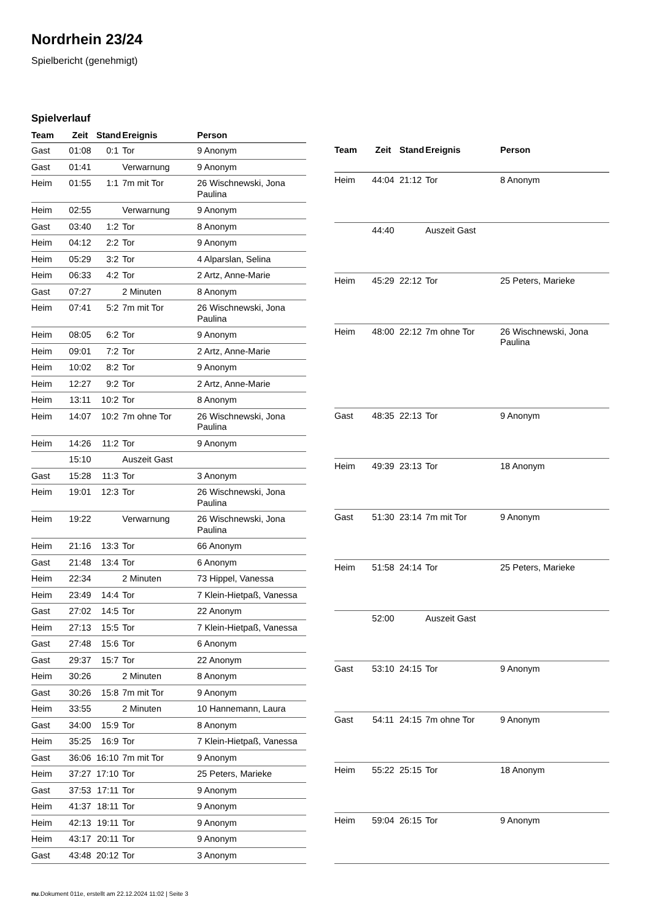Nordrhein 23/24
Spielbericht (genehmigt)
Spielverlauf
| Team | Zeit | Stand | Ereignis | Person |
| --- | --- | --- | --- | --- |
| Gast | 01:08 | 0:1 | Tor | 9 Anonym |
| Gast | 01:41 | | Verwarnung | 9 Anonym |
| Heim | 01:55 | 1:1 | 7m mit Tor | 26 Wischnewski, Jona Paulina |
| Heim | 02:55 | | Verwarnung | 9 Anonym |
| Gast | 03:40 | 1:2 | Tor | 8 Anonym |
| Heim | 04:12 | 2:2 | Tor | 9 Anonym |
| Heim | 05:29 | 3:2 | Tor | 4 Alparslan, Selina |
| Heim | 06:33 | 4:2 | Tor | 2 Artz, Anne-Marie |
| Gast | 07:27 | | 2 Minuten | 8 Anonym |
| Heim | 07:41 | 5:2 | 7m mit Tor | 26 Wischnewski, Jona Paulina |
| Heim | 08:05 | 6:2 | Tor | 9 Anonym |
| Heim | 09:01 | 7:2 | Tor | 2 Artz, Anne-Marie |
| Heim | 10:02 | 8:2 | Tor | 9 Anonym |
| Heim | 12:27 | 9:2 | Tor | 2 Artz, Anne-Marie |
| Heim | 13:11 | 10:2 | Tor | 8 Anonym |
| Heim | 14:07 | 10:2 | 7m ohne Tor | 26 Wischnewski, Jona Paulina |
| Heim | 14:26 | 11:2 | Tor | 9 Anonym |
| | 15:10 | | Auszeit Gast | |
| Gast | 15:28 | 11:3 | Tor | 3 Anonym |
| Heim | 19:01 | 12:3 | Tor | 26 Wischnewski, Jona Paulina |
| Heim | 19:22 | | Verwarnung | 26 Wischnewski, Jona Paulina |
| Heim | 21:16 | 13:3 | Tor | 66 Anonym |
| Gast | 21:48 | 13:4 | Tor | 6 Anonym |
| Heim | 22:34 | | 2 Minuten | 73 Hippel, Vanessa |
| Heim | 23:49 | 14:4 | Tor | 7 Klein-Hietpaß, Vanessa |
| Gast | 27:02 | 14:5 | Tor | 22 Anonym |
| Heim | 27:13 | 15:5 | Tor | 7 Klein-Hietpaß, Vanessa |
| Gast | 27:48 | 15:6 | Tor | 6 Anonym |
| Gast | 29:37 | 15:7 | Tor | 22 Anonym |
| Heim | 30:26 | | 2 Minuten | 8 Anonym |
| Gast | 30:26 | 15:8 | 7m mit Tor | 9 Anonym |
| Heim | 33:55 | | 2 Minuten | 10 Hannemann, Laura |
| Gast | 34:00 | 15:9 | Tor | 8 Anonym |
| Heim | 35:25 | 16:9 | Tor | 7 Klein-Hietpaß, Vanessa |
| Gast | 36:06 | 16:10 | 7m mit Tor | 9 Anonym |
| Heim | 37:27 | 17:10 | Tor | 25 Peters, Marieke |
| Gast | 37:53 | 17:11 | Tor | 9 Anonym |
| Heim | 41:37 | 18:11 | Tor | 9 Anonym |
| Heim | 42:13 | 19:11 | Tor | 9 Anonym |
| Heim | 43:17 | 20:11 | Tor | 9 Anonym |
| Gast | 43:48 | 20:12 | Tor | 3 Anonym |
| Team | Zeit | Stand | Ereignis | Person |
| --- | --- | --- | --- | --- |
| Heim | 44:04 | 21:12 | Tor | 8 Anonym |
| | 44:40 | | Auszeit Gast | |
| Heim | 45:29 | 22:12 | Tor | 25 Peters, Marieke |
| Heim | 48:00 | 22:12 | 7m ohne Tor | 26 Wischnewski, Jona Paulina |
| Gast | 48:35 | 22:13 | Tor | 9 Anonym |
| Heim | 49:39 | 23:13 | Tor | 18 Anonym |
| Gast | 51:30 | 23:14 | 7m mit Tor | 9 Anonym |
| Heim | 51:58 | 24:14 | Tor | 25 Peters, Marieke |
| | 52:00 | | Auszeit Gast | |
| Gast | 53:10 | 24:15 | Tor | 9 Anonym |
| Gast | 54:11 | 24:15 | 7m ohne Tor | 9 Anonym |
| Heim | 55:22 | 25:15 | Tor | 18 Anonym |
| Heim | 59:04 | 26:15 | Tor | 9 Anonym |
nu.Dokument 011e, erstellt am 22.12.2024 11:02 | Seite 3